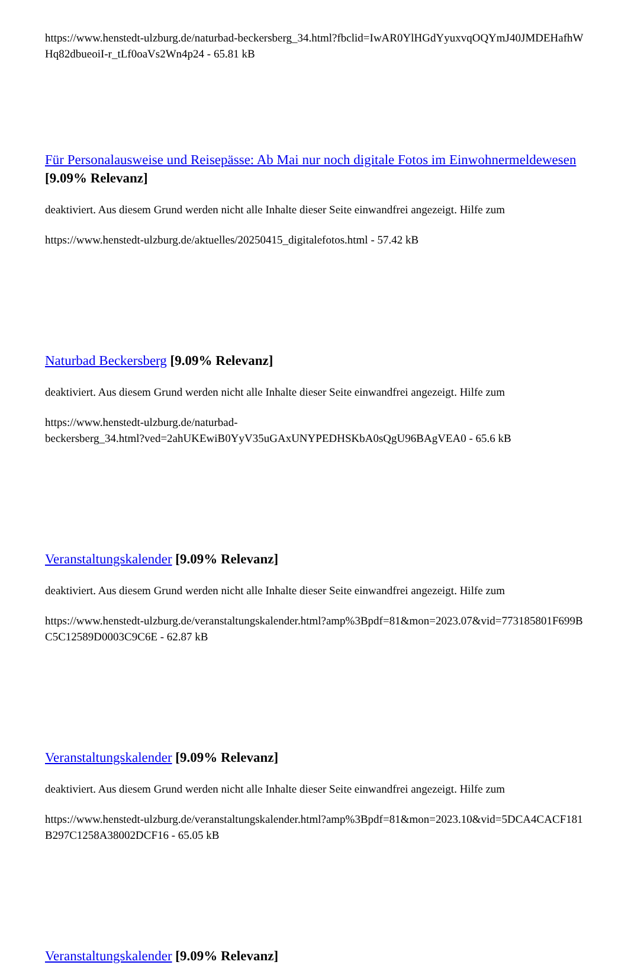https://www.henstedt-ulzburg.de/naturbad-beckersberg_34.html?fbclid=IwAR0YlHGdYyuxvqOQYmJ40JMDEHafhWHq82dbueoiI-r_tLf0oaVs2Wn4p24 - 65.81 kB
Für Personalausweise und Reisepässe: Ab Mai nur noch digitale Fotos im Einwohnermeldewesen [9.09% Relevanz]
deaktiviert. Aus diesem Grund werden nicht alle Inhalte dieser Seite einwandfrei angezeigt. Hilfe zum
https://www.henstedt-ulzburg.de/aktuelles/20250415_digitalefotos.html - 57.42 kB
Naturbad Beckersberg [9.09% Relevanz]
deaktiviert. Aus diesem Grund werden nicht alle Inhalte dieser Seite einwandfrei angezeigt. Hilfe zum
https://www.henstedt-ulzburg.de/naturbad-
beckersberg_34.html?ved=2ahUKEwiB0YyV35uGAxUNYPEDHSKbA0sQgU96BAgVEA0 - 65.6 kB
Veranstaltungskalender [9.09% Relevanz]
deaktiviert. Aus diesem Grund werden nicht alle Inhalte dieser Seite einwandfrei angezeigt. Hilfe zum
https://www.henstedt-ulzburg.de/veranstaltungskalender.html?amp%3Bpdf=81&mon=2023.07&vid=773185801F699BC5C12589D0003C9C6E - 62.87 kB
Veranstaltungskalender [9.09% Relevanz]
deaktiviert. Aus diesem Grund werden nicht alle Inhalte dieser Seite einwandfrei angezeigt. Hilfe zum
https://www.henstedt-ulzburg.de/veranstaltungskalender.html?amp%3Bpdf=81&mon=2023.10&vid=5DCA4CACF181B297C1258A38002DCF16 - 65.05 kB
Veranstaltungskalender [9.09% Relevanz]